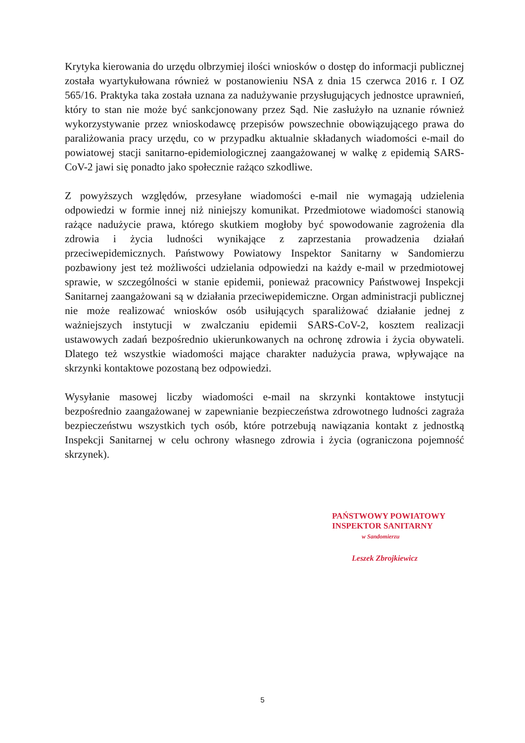Krytyka kierowania do urzędu olbrzymiej ilości wniosków o dostęp do informacji publicznej została wyartykułowana również w postanowieniu NSA z dnia 15 czerwca 2016 r. I OZ 565/16. Praktyka taka została uznana za nadużywanie przysługujących jednostce uprawnień, który to stan nie może być sankcjonowany przez Sąd. Nie zasłużyło na uznanie również wykorzystywanie przez wnioskodawcę przepisów powszechnie obowiązującego prawa do paraliżowania pracy urzędu, co w przypadku aktualnie składanych wiadomości e-mail do powiatowej stacji sanitarno-epidemiologicznej zaangażowanej w walkę z epidemią SARS-CoV-2 jawi się ponadto jako społecznie rażąco szkodliwe.
Z powyższych względów, przesyłane wiadomości e-mail nie wymagają udzielenia odpowiedzi w formie innej niż niniejszy komunikat. Przedmiotowe wiadomości stanowią rażące nadużycie prawa, którego skutkiem mogłoby być spowodowanie zagrożenia dla zdrowia i życia ludności wynikające z zaprzestania prowadzenia działań przeciwepidemicznych. Państwowy Powiatowy Inspektor Sanitarny w Sandomierzu pozbawiony jest też możliwości udzielania odpowiedzi na każdy e-mail w przedmiotowej sprawie, w szczególności w stanie epidemii, ponieważ pracownicy Państwowej Inspekcji Sanitarnej zaangażowani są w działania przeciwepidemiczne. Organ administracji publicznej nie może realizować wniosków osób usiłujących sparaliżować działanie jednej z ważniejszych instytucji w zwalczaniu epidemii SARS-CoV-2, kosztem realizacji ustawowych zadań bezpośrednio ukierunkowanych na ochronę zdrowia i życia obywateli. Dlatego też wszystkie wiadomości mające charakter nadużycia prawa, wpływające na skrzynki kontaktowe pozostaną bez odpowiedzi.
Wysyłanie masowej liczby wiadomości e-mail na skrzynki kontaktowe instytucji bezpośrednio zaangażowanej w zapewnianie bezpieczeństwa zdrowotnego ludności zagraża bezpieczeństwu wszystkich tych osób, które potrzebują nawiązania kontakt z jednostką Inspekcji Sanitarnej w celu ochrony własnego zdrowia i życia (ograniczona pojemność skrzynek).
PAŃSTWOWY POWIATOWY
INSPEKTOR SANITARNY
w Sandomierzu
Leszek Zbrojkiewicz
5